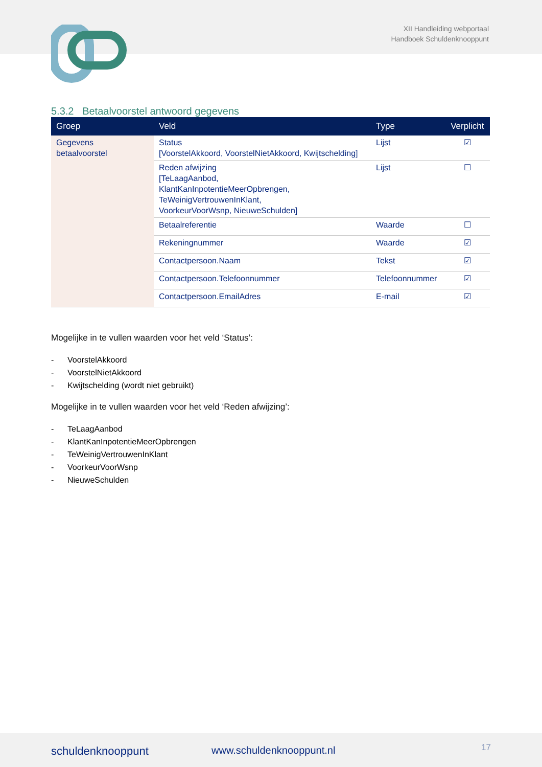XII Handleiding webportaal
Handboek Schuldenknooppunt
5.3.2 Betaalvoorstel antwoord gegevens
| Groep | Veld | Type | Verplicht |
| --- | --- | --- | --- |
| Gegevens betaalvoorstel | Status [VoorstelAkkoord, VoorstelNietAkkoord, Kwijtschelding] | Lijst | ☑ |
| | Reden afwijzing [TeLaagAanbod, KlantKanInpotentieMeerOpbrengen, TeWeinigVertrouwenInKlant, VoorkeurVoorWsnp, NieuweSchulden] | Lijst | ☐ |
| | Betaalreferentie | Waarde | ☐ |
| | Rekeningnummer | Waarde | ☑ |
| | Contactpersoon.Naam | Tekst | ☑ |
| | Contactpersoon.Telefoonnummer | Telefoonnummer | ☑ |
| | Contactpersoon.EmailAdres | E-mail | ☑ |
Mogelijke in te vullen waarden voor het veld ‘Status’:
- VoorstelAkkoord
- VoorstelNietAkkoord
- Kwijtschelding (wordt niet gebruikt)
Mogelijke in te vullen waarden voor het veld ‘Reden afwijzing’:
- TeLaagAanbod
- KlantKanInpotentieMeerOpbrengen
- TeWeinigVertrouwenInKlant
- VoorkeurVoorWsnp
- NieuweSchulden
schuldenknooppunt www.schuldenknooppunt.nl 17